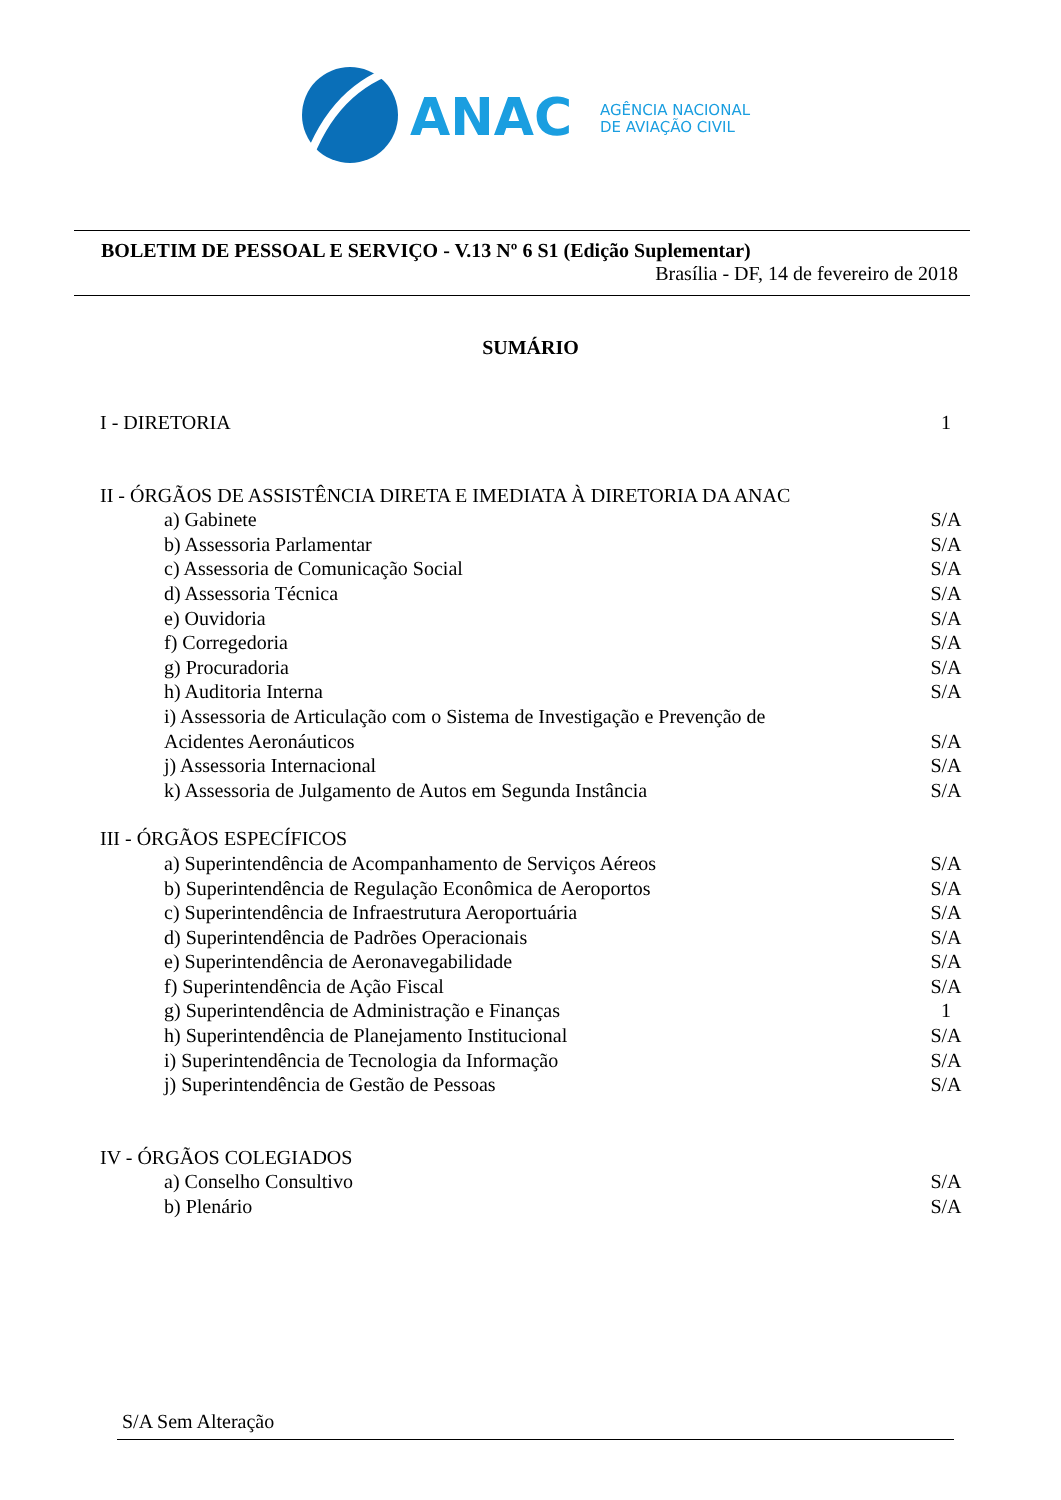ANAC
AGÊNCIA NACIONAL
DE AVIAÇÃO CIVIL
BOLETIM DE PESSOAL E SERVIÇO - V.13 Nº 6 S1 (Edição Suplementar)
Brasília - DF, 14 de fevereiro de 2018
SUMÁRIO
I - DIRETORIA 1
II - ÓRGÃOS DE ASSISTÊNCIA DIRETA E IMEDIATA À DIRETORIA DA ANAC
a) Gabinete S/A
b) Assessoria Parlamentar S/A
c) Assessoria de Comunicação Social S/A
d) Assessoria Técnica S/A
e) Ouvidoria S/A
f) Corregedoria S/A
g) Procuradoria S/A
h) Auditoria Interna S/A
i) Assessoria de Articulação com o Sistema de Investigação e Prevenção de
Acidentes Aeronáuticos S/A
j) Assessoria Internacional S/A
k) Assessoria de Julgamento de Autos em Segunda Instância S/A
III - ÓRGÃOS ESPECÍFICOS
a) Superintendência de Acompanhamento de Serviços Aéreos S/A
b) Superintendência de Regulação Econômica de Aeroportos S/A
c) Superintendência de Infraestrutura Aeroportuária S/A
d) Superintendência de Padrões Operacionais S/A
e) Superintendência de Aeronavegabilidade S/A
f) Superintendência de Ação Fiscal S/A
g) Superintendência de Administração e Finanças 1
h) Superintendência de Planejamento Institucional S/A
i) Superintendência de Tecnologia da Informação S/A
j) Superintendência de Gestão de Pessoas S/A
IV - ÓRGÃOS COLEGIADOS
a) Conselho Consultivo S/A
b) Plenário S/A
S/A Sem Alteração